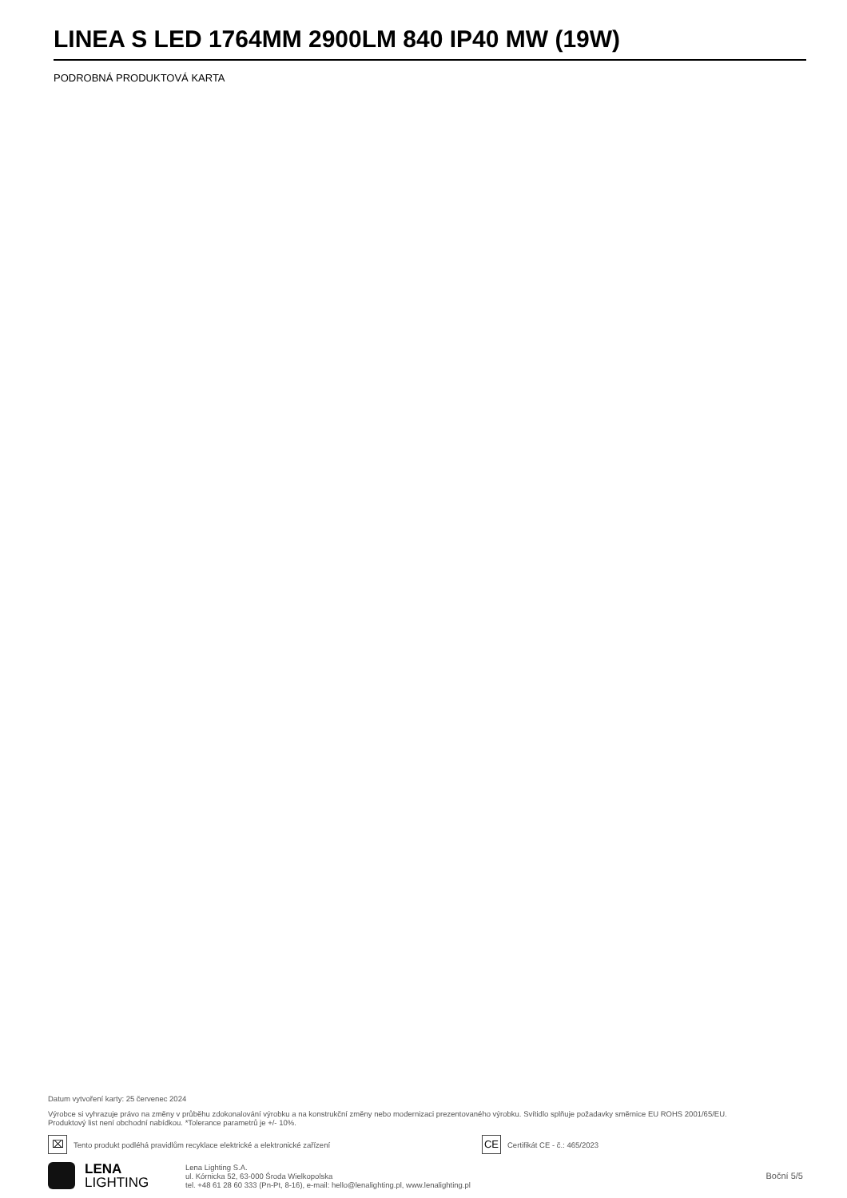LINEA S LED 1764MM 2900LM 840 IP40 MW (19W)
PODROBNÁ PRODUKTOVÁ KARTA
Datum vytvoření karty: 25 červenec 2024
Výrobce si vyhrazuje právo na změny v průběhu zdokonalování výrobku a na konstrukční změny nebo modernizaci prezentovaného výrobku. Svítidlo splňuje požadavky směrnice EU ROHS 2001/65/EU.
Produktový list není obchodní nabídkou. *Tolerance parametrů je +/- 10%.
⌧
Tento produkt podléhá pravidlům recyklace elektrické a elektronické zařízení
CE
Certifikát CE - č.: 465/2023
LENA
LIGHTING
Lena Lighting S.A.
ul. Kórnicka 52, 63-000 Środa Wielkopolska
tel. +48 61 28 60 333 (Pn-Pt, 8-16), e-mail: hello@lenalighting.pl, www.lenalighting.pl
Boční 5/5